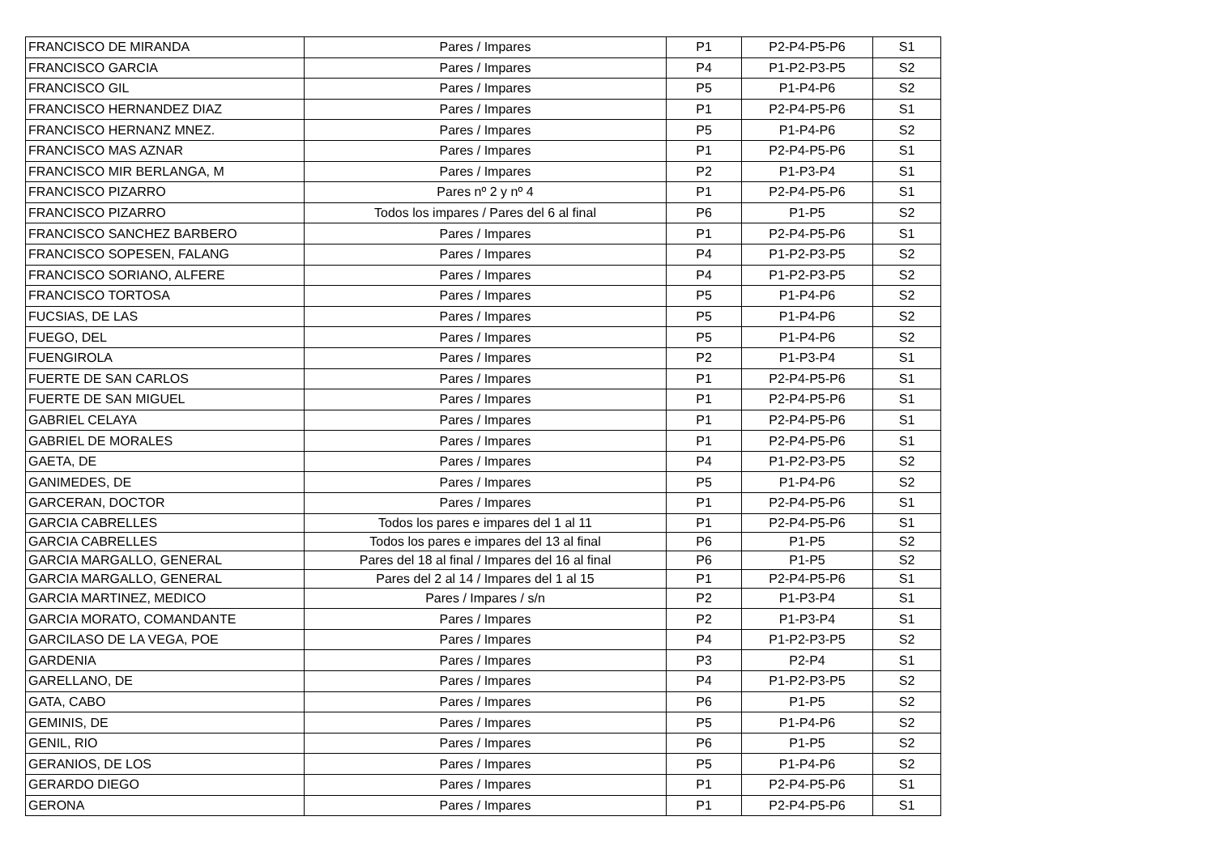| FRANCISCO DE MIRANDA | Pares / Impares | P1 | P2-P4-P5-P6 | S1 |
| FRANCISCO GARCIA | Pares / Impares | P4 | P1-P2-P3-P5 | S2 |
| FRANCISCO GIL | Pares / Impares | P5 | P1-P4-P6 | S2 |
| FRANCISCO HERNANDEZ DIAZ | Pares / Impares | P1 | P2-P4-P5-P6 | S1 |
| FRANCISCO HERNANZ MNEZ. | Pares / Impares | P5 | P1-P4-P6 | S2 |
| FRANCISCO MAS AZNAR | Pares / Impares | P1 | P2-P4-P5-P6 | S1 |
| FRANCISCO MIR BERLANGA, M | Pares / Impares | P2 | P1-P3-P4 | S1 |
| FRANCISCO PIZARRO | Pares nº 2 y nº 4 | P1 | P2-P4-P5-P6 | S1 |
| FRANCISCO PIZARRO | Todos los impares / Pares del 6 al final | P6 | P1-P5 | S2 |
| FRANCISCO SANCHEZ BARBERO | Pares / Impares | P1 | P2-P4-P5-P6 | S1 |
| FRANCISCO SOPESEN, FALANG | Pares / Impares | P4 | P1-P2-P3-P5 | S2 |
| FRANCISCO SORIANO, ALFERE | Pares / Impares | P4 | P1-P2-P3-P5 | S2 |
| FRANCISCO TORTOSA | Pares / Impares | P5 | P1-P4-P6 | S2 |
| FUCSIAS, DE LAS | Pares / Impares | P5 | P1-P4-P6 | S2 |
| FUEGO, DEL | Pares / Impares | P5 | P1-P4-P6 | S2 |
| FUENGIROLA | Pares / Impares | P2 | P1-P3-P4 | S1 |
| FUERTE DE SAN CARLOS | Pares / Impares | P1 | P2-P4-P5-P6 | S1 |
| FUERTE DE SAN MIGUEL | Pares / Impares | P1 | P2-P4-P5-P6 | S1 |
| GABRIEL CELAYA | Pares / Impares | P1 | P2-P4-P5-P6 | S1 |
| GABRIEL DE MORALES | Pares / Impares | P1 | P2-P4-P5-P6 | S1 |
| GAETA, DE | Pares / Impares | P4 | P1-P2-P3-P5 | S2 |
| GANIMEDES, DE | Pares / Impares | P5 | P1-P4-P6 | S2 |
| GARCERAN, DOCTOR | Pares / Impares | P1 | P2-P4-P5-P6 | S1 |
| GARCIA CABRELLES | Todos los pares e impares del 1 al 11 | P1 | P2-P4-P5-P6 | S1 |
| GARCIA CABRELLES | Todos los pares e impares del 13 al final | P6 | P1-P5 | S2 |
| GARCIA MARGALLO, GENERAL | Pares del 18 al final / Impares del 16 al final | P6 | P1-P5 | S2 |
| GARCIA MARGALLO, GENERAL | Pares del 2 al 14 / Impares del 1 al 15 | P1 | P2-P4-P5-P6 | S1 |
| GARCIA MARTINEZ, MEDICO | Pares / Impares / s/n | P2 | P1-P3-P4 | S1 |
| GARCIA MORATO, COMANDANTE | Pares / Impares | P2 | P1-P3-P4 | S1 |
| GARCILASO DE LA VEGA, POE | Pares / Impares | P4 | P1-P2-P3-P5 | S2 |
| GARDENIA | Pares / Impares | P3 | P2-P4 | S1 |
| GARELLANO, DE | Pares / Impares | P4 | P1-P2-P3-P5 | S2 |
| GATA, CABO | Pares / Impares | P6 | P1-P5 | S2 |
| GEMINIS, DE | Pares / Impares | P5 | P1-P4-P6 | S2 |
| GENIL, RIO | Pares / Impares | P6 | P1-P5 | S2 |
| GERANIOS, DE LOS | Pares / Impares | P5 | P1-P4-P6 | S2 |
| GERARDO DIEGO | Pares / Impares | P1 | P2-P4-P5-P6 | S1 |
| GERONA | Pares / Impares | P1 | P2-P4-P5-P6 | S1 |